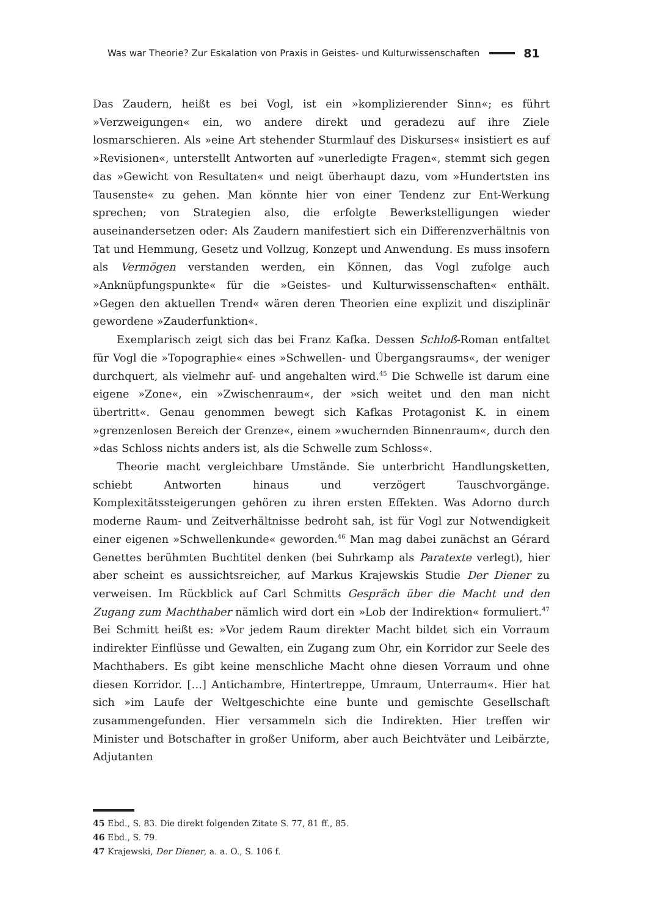Was war Theorie? Zur Eskalation von Praxis in Geistes- und Kulturwissenschaften 81
Das Zaudern, heißt es bei Vogl, ist ein »komplizierender Sinn«; es führt »Verzweigungen« ein, wo andere direkt und geradezu auf ihre Ziele losmarschieren. Als »eine Art stehender Sturmlauf des Diskurses« insistiert es auf »Revisionen«, unterstellt Antworten auf »unerledigte Fragen«, stemmt sich gegen das »Gewicht von Resultaten« und neigt überhaupt dazu, vom »Hundertsten ins Tausenste« zu gehen. Man könnte hier von einer Tendenz zur Ent-Werkung sprechen; von Strategien also, die erfolgte Bewerkstelligungen wieder auseinandersetzen oder: Als Zaudern manifestiert sich ein Differenzverhältnis von Tat und Hemmung, Gesetz und Vollzug, Konzept und Anwendung. Es muss insofern als Vermögen verstanden werden, ein Können, das Vogl zufolge auch »Anknüpfungspunkte« für die »Geistes- und Kulturwissenschaften« enthält. »Gegen den aktuellen Trend« wären deren Theorien eine explizit und disziplinär gewordene »Zauderfunktion«.
Exemplarisch zeigt sich das bei Franz Kafka. Dessen Schloß-Roman entfaltet für Vogl die »Topographie« eines »Schwellen- und Übergangsraums«, der weniger durchquert, als vielmehr auf- und angehalten wird.<sup>45</sup> Die Schwelle ist darum eine eigene »Zone«, ein »Zwischenraum«, der »sich weitet und den man nicht übertritt«. Genau genommen bewegt sich Kafkas Protagonist K. in einem »grenzenlosen Bereich der Grenze«, einem »wuchernden Binnenraum«, durch den »das Schloss nichts anders ist, als die Schwelle zum Schloss«.
Theorie macht vergleichbare Umstände. Sie unterbricht Handlungsketten, schiebt Antworten hinaus und verzögert Tauschvorgänge. Komplexitätssteigerungen gehören zu ihren ersten Effekten. Was Adorno durch moderne Raum- und Zeitverhältnisse bedroht sah, ist für Vogl zur Notwendigkeit einer eigenen »Schwellenkunde« geworden.<sup>46</sup> Man mag dabei zunächst an Gérard Genettes berühmten Buchtitel denken (bei Suhrkamp als Paratexte verlegt), hier aber scheint es aussichtsreicher, auf Markus Krajewskis Studie Der Diener zu verweisen. Im Rückblick auf Carl Schmitts Gespräch über die Macht und den Zugang zum Machthaber nämlich wird dort ein »Lob der Indirektion« formuliert.<sup>47</sup> Bei Schmitt heißt es: »Vor jedem Raum direkter Macht bildet sich ein Vorraum indirekter Einflüsse und Gewalten, ein Zugang zum Ohr, ein Korridor zur Seele des Machthabers. Es gibt keine menschliche Macht ohne diesen Vorraum und ohne diesen Korridor. […] Antichambre, Hintertreppe, Umraum, Unterraum«. Hier hat sich »im Laufe der Weltgeschichte eine bunte und gemischte Gesellschaft zusammengefunden. Hier versammeln sich die Indirekten. Hier treffen wir Minister und Botschafter in großer Uniform, aber auch Beichtväter und Leibärzte, Adjutanten
45 Ebd., S. 83. Die direkt folgenden Zitate S. 77, 81 ff., 85.
46 Ebd., S. 79.
47 Krajewski, Der Diener, a. a. O., S. 106 f.